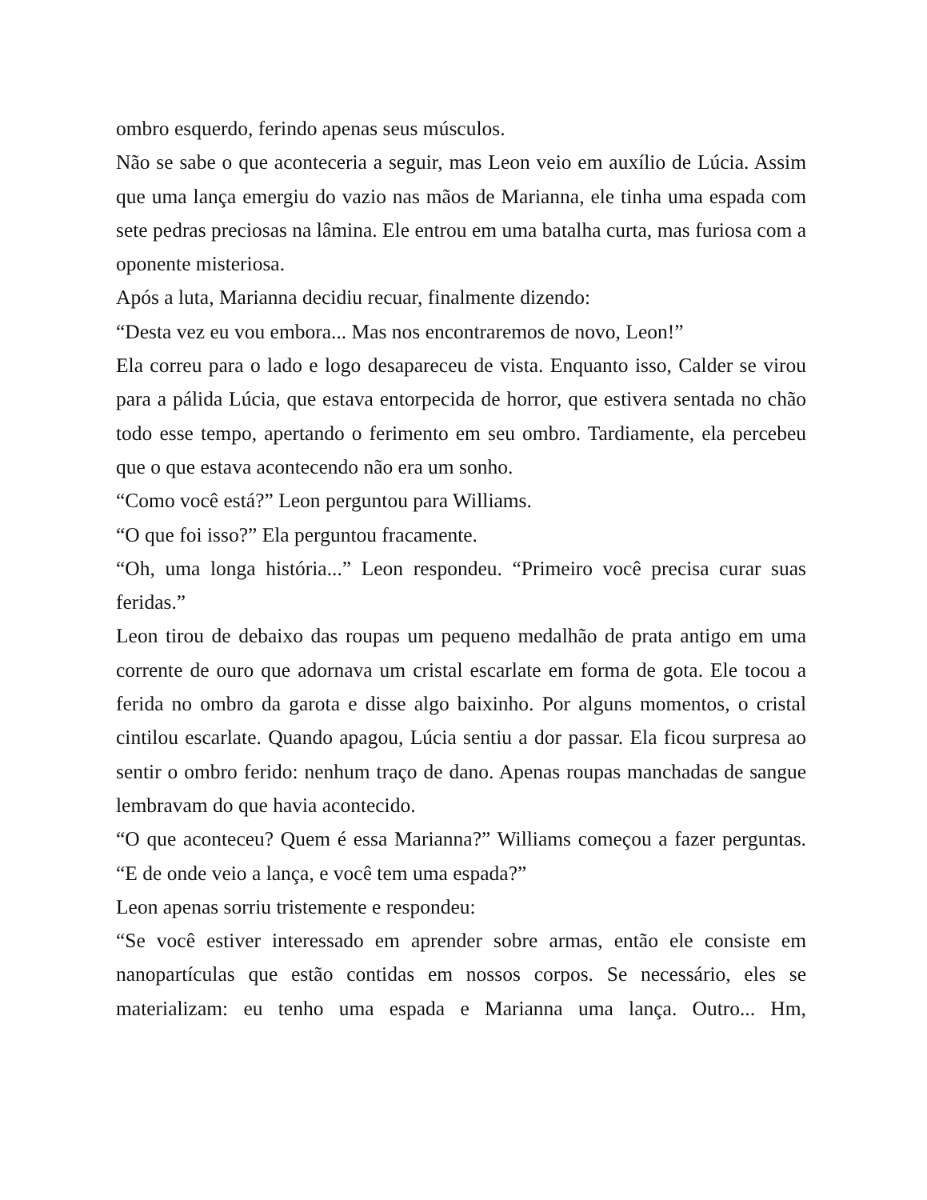ombro esquerdo, ferindo apenas seus músculos.
Não se sabe o que aconteceria a seguir, mas Leon veio em auxílio de Lúcia. Assim que uma lança emergiu do vazio nas mãos de Marianna, ele tinha uma espada com sete pedras preciosas na lâmina. Ele entrou em uma batalha curta, mas furiosa com a oponente misteriosa.
Após a luta, Marianna decidiu recuar, finalmente dizendo:
“Desta vez eu vou embora... Mas nos encontraremos de novo, Leon!”
Ela correu para o lado e logo desapareceu de vista. Enquanto isso, Calder se virou para a pálida Lúcia, que estava entorpecida de horror, que estivera sentada no chão todo esse tempo, apertando o ferimento em seu ombro. Tardiamente, ela percebeu que o que estava acontecendo não era um sonho.
“Como você está?” Leon perguntou para Williams.
“O que foi isso?” Ela perguntou fracamente.
“Oh, uma longa história...” Leon respondeu. “Primeiro você precisa curar suas feridas.”
Leon tirou de debaixo das roupas um pequeno medalhão de prata antigo em uma corrente de ouro que adornava um cristal escarlate em forma de gota. Ele tocou a ferida no ombro da garota e disse algo baixinho. Por alguns momentos, o cristal cintilou escarlate. Quando apagou, Lúcia sentiu a dor passar. Ela ficou surpresa ao sentir o ombro ferido: nenhum traço de dano. Apenas roupas manchadas de sangue lembravam do que havia acontecido.
“O que aconteceu? Quem é essa Marianna?” Williams começou a fazer perguntas. “E de onde veio a lança, e você tem uma espada?”
Leon apenas sorriu tristemente e respondeu:
“Se você estiver interessado em aprender sobre armas, então ele consiste em nanopartículas que estão contidas em nossos corpos. Se necessário, eles se materializam: eu tenho uma espada e Marianna uma lança. Outro... Hm,